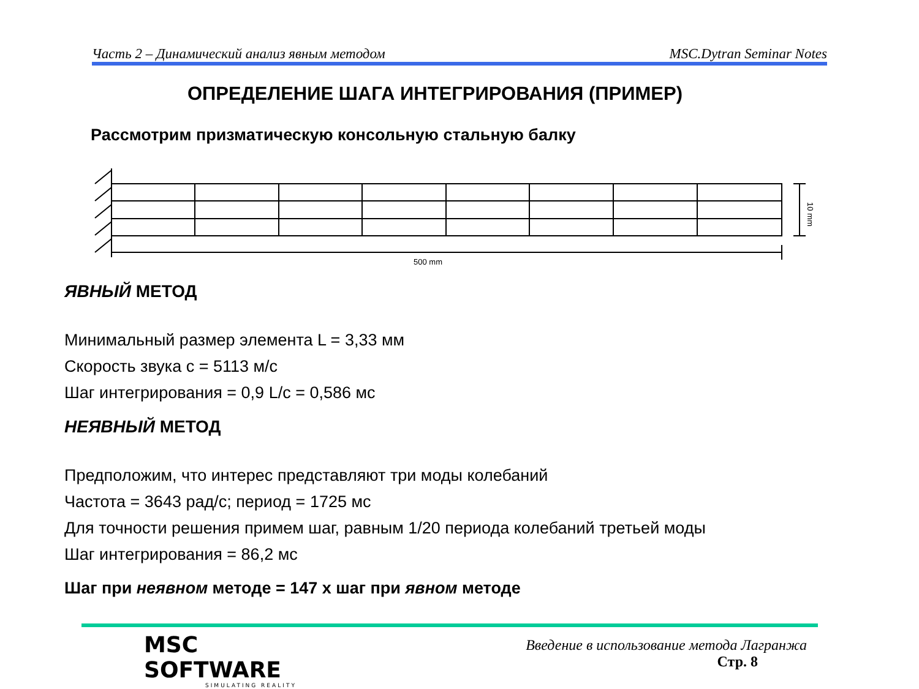Часть 2 – Динамический анализ явным методом MSC.Dytran Seminar Notes
ОПРЕДЕЛЕНИЕ ШАГА ИНТЕГРИРОВАНИЯ (ПРИМЕР)
Рассмотрим призматическую консольную стальную балку
500 mm
10 mm
ЯВНЫЙ МЕТОД
Минимальный размер элемента L = 3,33 мм
Скорость звука c = 5113 м/c
Шаг интегрирования = 0,9 L/c = 0,586 мс
НЕЯВНЫЙ МЕТОД
Предположим, что интерес представляют три моды колебаний
Частота = 3643 рад/с; период = 1725 мс
Для точности решения примем шаг, равным 1/20 периода колебаний третьей моды
Шаг интегрирования = 86,2 мс
Шаг при неявном методе = 147 x шаг при явном методе
MSC SOFTWARE
SIMULATING REALITY
Введение в использование метода Лагранжа
Стр. 8